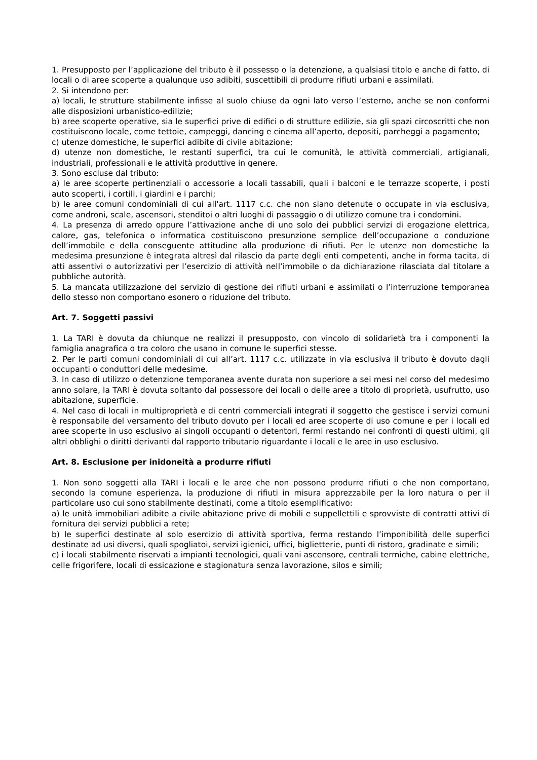1. Presupposto per l’applicazione del tributo è il possesso o la detenzione, a qualsiasi titolo e anche di fatto, di locali o di aree scoperte a qualunque uso adibiti, suscettibili di produrre rifiuti urbani e assimilati.
2. Si intendono per:
a) locali, le strutture stabilmente infisse al suolo chiuse da ogni lato verso l’esterno, anche se non conformi alle disposizioni urbanistico-edilizie;
b) aree scoperte operative, sia le superfici prive di edifici o di strutture edilizie, sia gli spazi circoscritti che non costituiscono locale, come tettoie, campeggi, dancing e cinema all’aperto, depositi, parcheggi a pagamento;
c) utenze domestiche, le superfici adibite di civile abitazione;
d) utenze non domestiche, le restanti superfici, tra cui le comunità, le attività commerciali, artigianali, industriali, professionali e le attività produttive in genere.
3. Sono escluse dal tributo:
a) le aree scoperte pertinenziali o accessorie a locali tassabili, quali i balconi e le terrazze scoperte, i posti auto scoperti, i cortili, i giardini e i parchi;
b) le aree comuni condominiali di cui all'art. 1117 c.c. che non siano detenute o occupate in via esclusiva, come androni, scale, ascensori, stenditoi o altri luoghi di passaggio o di utilizzo comune tra i condomini.
4. La presenza di arredo oppure l’attivazione anche di uno solo dei pubblici servizi di erogazione elettrica, calore, gas, telefonica o informatica costituiscono presunzione semplice dell’occupazione o conduzione dell’immobile e della conseguente attitudine alla produzione di rifiuti. Per le utenze non domestiche la medesima presunzione è integrata altresì dal rilascio da parte degli enti competenti, anche in forma tacita, di atti assentivi o autorizzativi per l’esercizio di attività nell’immobile o da dichiarazione rilasciata dal titolare a pubbliche autorità.
5. La mancata utilizzazione del servizio di gestione dei rifiuti urbani e assimilati o l’interruzione temporanea dello stesso non comportano esonero o riduzione del tributo.
Art. 7. Soggetti passivi
1. La TARI è dovuta da chiunque ne realizzi il presupposto, con vincolo di solidarietà tra i componenti la famiglia anagrafica o tra coloro che usano in comune le superfici stesse.
2. Per le parti comuni condominiali di cui all’art. 1117 c.c. utilizzate in via esclusiva il tributo è dovuto dagli occupanti o conduttori delle medesime.
3. In caso di utilizzo o detenzione temporanea avente durata non superiore a sei mesi nel corso del medesimo anno solare, la TARI è dovuta soltanto dal possessore dei locali o delle aree a titolo di proprietà, usufrutto, uso abitazione, superficie.
4. Nel caso di locali in multiproprietà e di centri commerciali integrati il soggetto che gestisce i servizi comuni è responsabile del versamento del tributo dovuto per i locali ed aree scoperte di uso comune e per i locali ed aree scoperte in uso esclusivo ai singoli occupanti o detentori, fermi restando nei confronti di questi ultimi, gli altri obblighi o diritti derivanti dal rapporto tributario riguardante i locali e le aree in uso esclusivo.
Art. 8. Esclusione per inidoneità a produrre rifiuti
1. Non sono soggetti alla TARI i locali e le aree che non possono produrre rifiuti o che non comportano, secondo la comune esperienza, la produzione di rifiuti in misura apprezzabile per la loro natura o per il particolare uso cui sono stabilmente destinati, come a titolo esemplificativo:
a) le unità immobiliari adibite a civile abitazione prive di mobili e suppellettili e sprovviste di contratti attivi di fornitura dei servizi pubblici a rete;
b) le superfici destinate al solo esercizio di attività sportiva, ferma restando l’imponibilità delle superfici destinate ad usi diversi, quali spogliatoi, servizi igienici, uffici, biglietterie, punti di ristoro, gradinate e simili;
c) i locali stabilmente riservati a impianti tecnologici, quali vani ascensore, centrali termiche, cabine elettriche, celle frigorifere, locali di essicazione e stagionatura senza lavorazione, silos e simili;